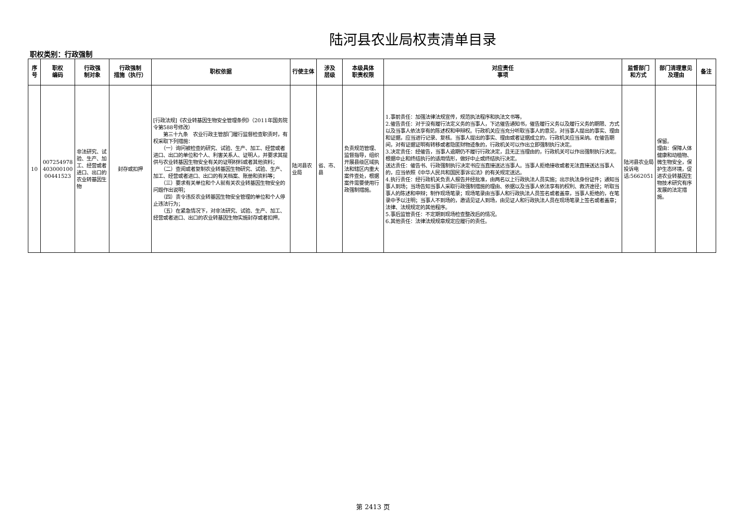陆河县农业局权责清单目录
职权类别：行政强制
| 序号 | 职权 编码 | 行政强 制对象 | 行政强制 措施（执行） | 职权依据 | 行使主体 | 涉及 层级 | 本级具体 职责权限 | 对应责任 事项 | 监督部门 和方式 | 部门清理意见及理由 | 备注 |
| --- | --- | --- | --- | --- | --- | --- | --- | --- | --- | --- | --- |
| 10 | 007254978 403000100 00441523 | 非法研究、试验、生产、加工、经营或者进口、出口的农业转基因生物 | 封存或扣押 | [行政法规]《农业转基因生物安全管理条例》（2011年国务院令第588号修改） 第三十九条 农业行政主管部门履行监督检查职责时，有权采取下列措施： （一）询问被检查的研究、试验、生产、加工、经营或者进口、出口的单位和个人、利害关系人、证明人，并要求其提供与农业转基因生物安全有关的证明材料或者其他资料； （二）查阅或者复制农业转基因生物研究、试验、生产、加工、经营或者进口、出口的有关档案、账册和资料等； （三）要求有关单位和个人就有关农业转基因生物安全的问题作出说明； （四）责令违反农业转基因生物安全管理的单位和个人停止违法行为； （五）在紧急情况下，对非法研究、试验、生产、加工、经营或者进口、出口的农业转基因生物实施封存或者扣押。 | 陆河县农业局 | 省、市、县 | 负责规范管理、监督指导，组织开展县级区域执法和辖区内重大案件查处，根据案件需要使用行政强制措施。 | 1.事前责任：加强法律法规宣传，规范执法程序和执法文书等。 2.催告责任：对于没有履行法定义务的当事人，下达催告通知书，催告履行义务以及履行义务的期限、方式以及当事人依法享有的陈述权和申辩权。行政机关应当充分听取当事人的意见，对当事人提出的事实、理由和证据，应当进行记录、复核。当事人提出的事实、理由或者证据成立的，行政机关应当采纳。在催告期间，对有证据证明有转移或者隐匿财物迹象的，行政机关可以作出立即强制执行决定。 3.决定责任：经催告，当事人逾期仍不履行行政决定，且无正当理由的，行政机关可以作出强制执行决定。根据中止和终结执行的适用情形，做好中止或终结执行决定。 送达责任：催告书、行政强制执行决定书应当直接送达当事人。当事人拒绝接收或者无法直接送达当事人的，应当依照《中华人民共和国民事诉讼法》的有关规定送达。 4.执行责任：经行政机关负责人报告并经批准，由两名以上行政执法人员实施；出示执法身份证件；通知当事人到场；当场告知当事人采取行政强制措施的理由、依据以及当事人依法享有的权利、救济途径；听取当事人的陈述和申辩；制作现场笔录；现场笔录由当事人和行政执法人员签名或者盖章，当事人拒绝的，在笔录中予以注明；当事人不到场的，邀请见证人到场，由见证人和行政执法人员在现场笔录上签名或者盖章；法律、法规规定的其他程序。 5.事后监管责任：不定期到现场检查整改后的情况。 6.其他责任：法律法规规章规定应履行的责任。 | 陆河县农业局投诉电话:5662051 | 保留。 理由：保障人体健康和动植物、微生物安全，保护生态环境，促进农业转基因生物技术研究有序发展的法定措施。 | |
第 2413 页